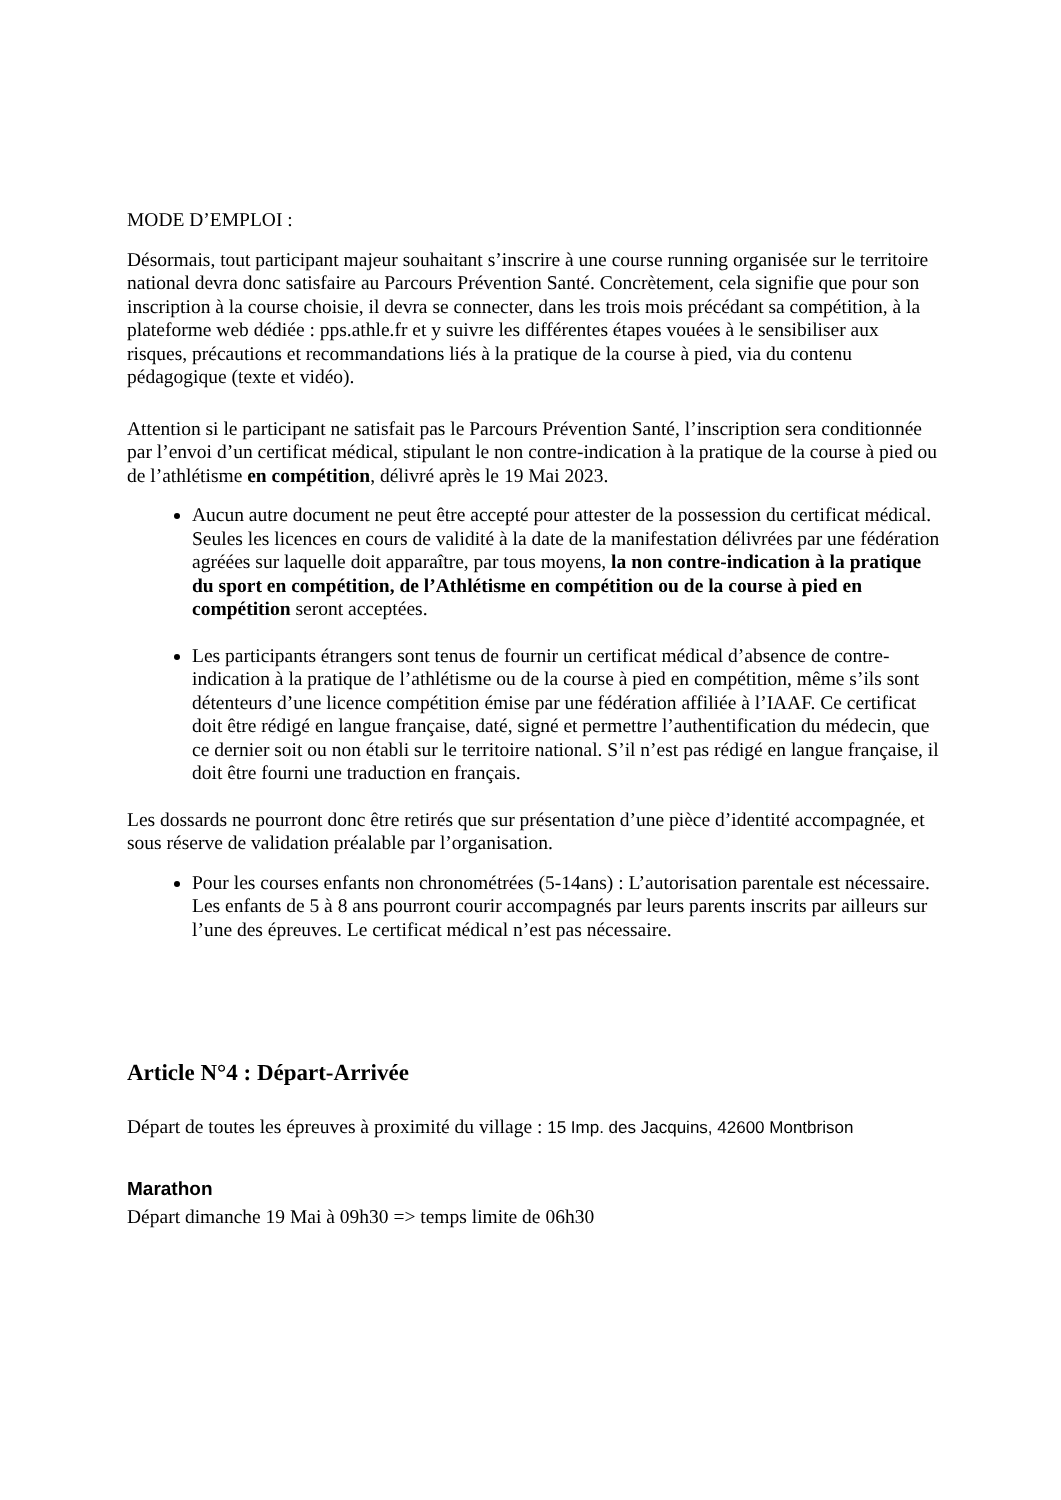MODE D’EMPLOI :
Désormais, tout participant majeur souhaitant s’inscrire à une course running organisée sur le territoire national devra donc satisfaire au Parcours Prévention Santé. Concrètement, cela signifie que pour son inscription à la course choisie, il devra se connecter, dans les trois mois précédant sa compétition, à la plateforme web dédiée : pps.athle.fr et y suivre les différentes étapes vouées à le sensibiliser aux risques, précautions et recommandations liés à la pratique de la course à pied, via du contenu pédagogique (texte et vidéo).
Attention si le participant ne satisfait pas le Parcours Prévention Santé, l’inscription sera conditionnée par l’envoi d’un certificat médical, stipulant le non contre-indication à la pratique de la course à pied ou de l’athlétisme en compétition, délivré après le 19 Mai 2023.
Aucun autre document ne peut être accepté pour attester de la possession du certificat médical.
Seules les licences en cours de validité à la date de la manifestation délivrées par une fédération agréées sur laquelle doit apparaître, par tous moyens, la non contre-indication à la pratique du sport en compétition, de l’Athlétisme en compétition ou de la course à pied en compétition seront acceptées.
Les participants étrangers sont tenus de fournir un certificat médical d’absence de contre-indication à la pratique de l’athlétisme ou de la course à pied en compétition, même s’ils sont détenteurs d’une licence compétition émise par une fédération affiliée à l’IAAF. Ce certificat doit être rédigé en langue française, daté, signé et permettre l’authentification du médecin, que ce dernier soit ou non établi sur le territoire national. S’il n’est pas rédigé en langue française, il doit être fourni une traduction en français.
Les dossards ne pourront donc être retirés que sur présentation d’une pièce d’identité accompagnée, et sous réserve de validation préalable par l’organisation.
Pour les courses enfants non chronométrées (5-14ans) : L’autorisation parentale est nécessaire. Les enfants de 5 à 8 ans pourront courir accompagnés par leurs parents inscrits par ailleurs sur l’une des épreuves. Le certificat médical n’est pas nécessaire.
Article N°4 : Départ-Arrivée
Départ de toutes les épreuves à proximité du village : 15 Imp. des Jacquins, 42600 Montbrison
Marathon
Départ dimanche 19 Mai à 09h30 => temps limite de 06h30